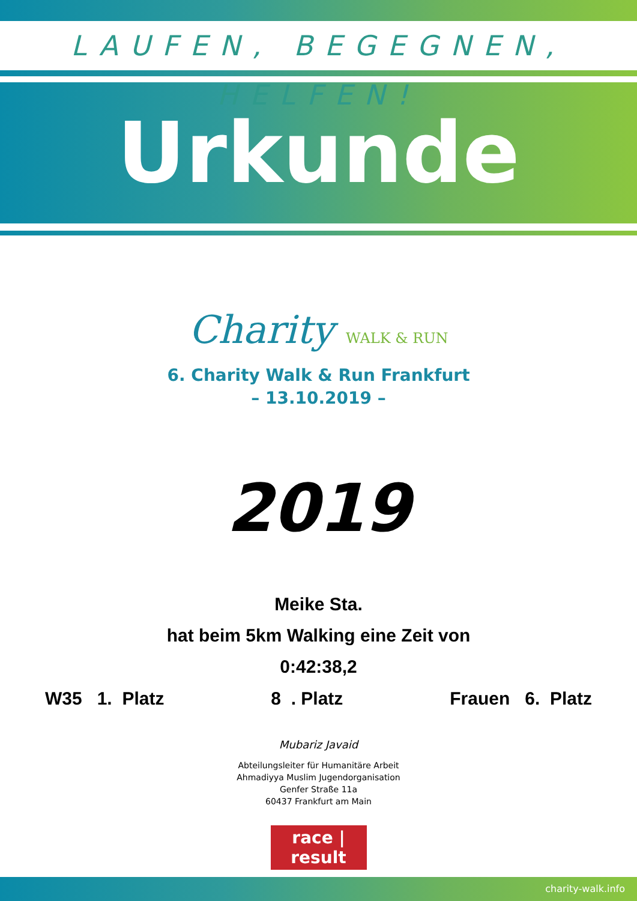LAUFEN, BEGEGNEN, HELFEN!
Urkunde
Charity WALK & RUN
6. Charity Walk & Run Frankfurt
– 13.10.2019 –
2019
Meike Sta.
hat beim 5km Walking eine Zeit von
0:42:38,2
W35 1. Platz 8 . Platz Frauen 6. Platz
Mubariz Javaid
Abteilungsleiter für Humanitäre Arbeit
Ahmadiyya Muslim Jugendorganisation
Genfer Straße 11a
60437 Frankfurt am Main
race | result
charity-walk.info